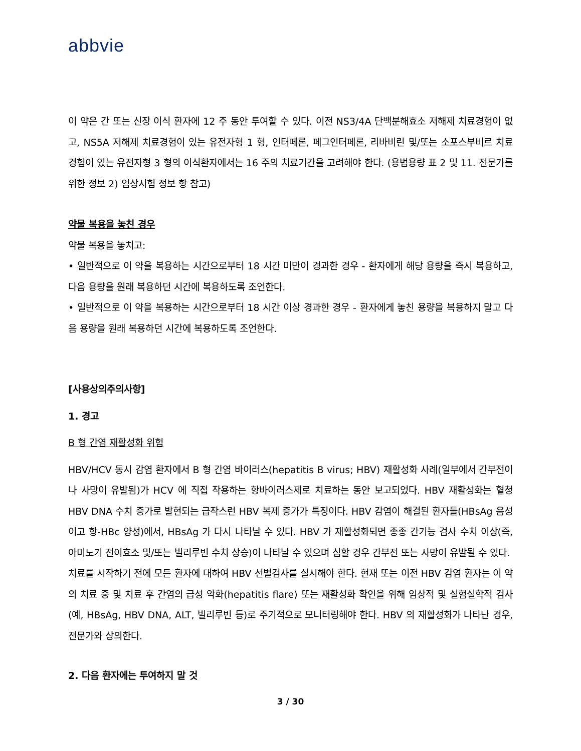abbvie
이 약은 간 또는 신장 이식 환자에 12 주 동안 투여할 수 있다. 이전 NS3/4A 단백분해효소 저해제 치료경험이 없고, NS5A 저해제 치료경험이 있는 유전자형 1 형, 인터페론, 페그인터페론, 리바비린 및/또는 소포스부비르 치료 경험이 있는 유전자형 3 형의 이식환자에서는 16 주의 치료기간을 고려해야 한다. (용법용량 표 2 및 11. 전문가를 위한 정보 2) 임상시험 정보 항 참고)
약물 복용을 놓친 경우
약물 복용을 놓치고:
• 일반적으로 이 약을 복용하는 시간으로부터 18 시간 미만이 경과한 경우 - 환자에게 해당 용량을 즉시 복용하고, 다음 용량을 원래 복용하던 시간에 복용하도록 조언한다.
• 일반적으로 이 약을 복용하는 시간으로부터 18 시간 이상 경과한 경우 - 환자에게 놓친 용량을 복용하지 말고 다음 용량을 원래 복용하던 시간에 복용하도록 조언한다.
[사용상의주의사항]
1. 경고
B 형 간염 재활성화 위험
HBV/HCV 동시 감염 환자에서 B 형 간염 바이러스(hepatitis B virus; HBV) 재활성화 사례(일부에서 간부전이나 사망이 유발됨)가 HCV 에 직접 작용하는 항바이러스제로 치료하는 동안 보고되었다. HBV 재활성화는 혈청 HBV DNA 수치 증가로 발현되는 급작스런 HBV 복제 증가가 특징이다. HBV 감염이 해결된 환자들(HBsAg 음성이고 항-HBc 양성)에서, HBsAg 가 다시 나타날 수 있다. HBV 가 재활성화되면 종종 간기능 검사 수치 이상(즉, 아미노기 전이효소 및/또는 빌리루빈 수치 상승)이 나타날 수 있으며 심할 경우 간부전 또는 사망이 유발될 수 있다.
치료를 시작하기 전에 모든 환자에 대하여 HBV 선별검사를 실시해야 한다. 현재 또는 이전 HBV 감염 환자는 이 약의 치료 중 및 치료 후 간염의 급성 악화(hepatitis flare) 또는 재활성화 확인을 위해 임상적 및 실험실학적 검사(예, HBsAg, HBV DNA, ALT, 빌리루빈 등)로 주기적으로 모니터링해야 한다. HBV 의 재활성화가 나타난 경우, 전문가와 상의한다.
2. 다음 환자에는 투여하지 말 것
3 / 30